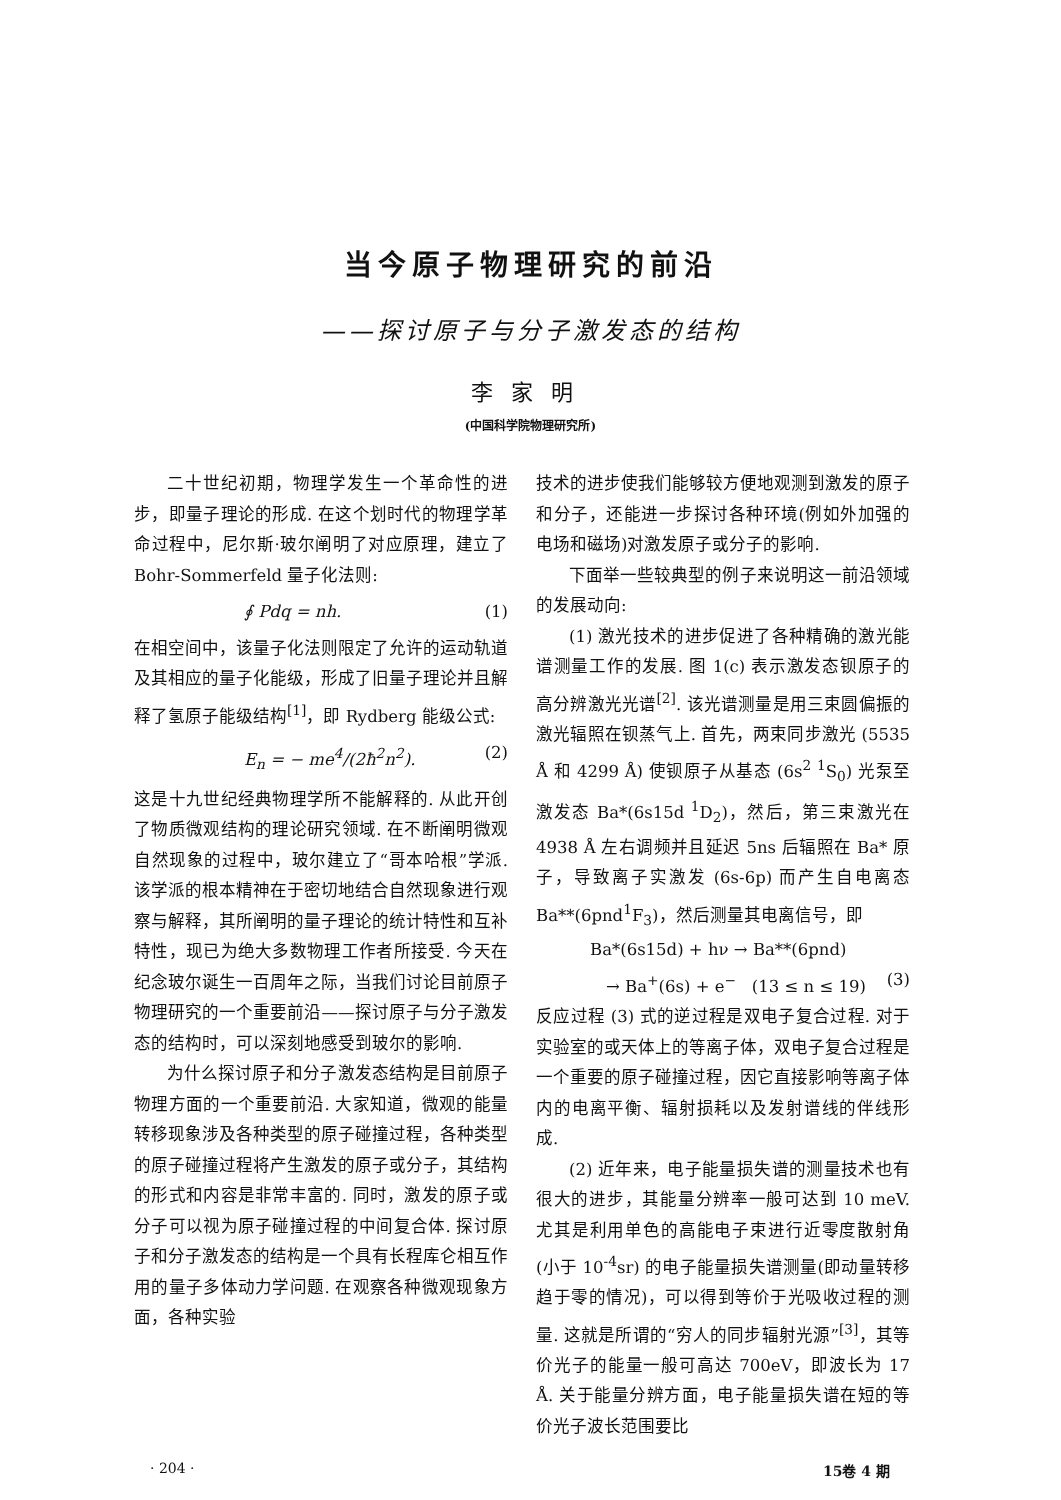当今原子物理研究的前沿
——探讨原子与分子激发态的结构
李家明
(中国科学院物理研究所)
二十世纪初期，物理学发生一个革命性的进步，即量子理论的形成. 在这个划时代的物理学革命过程中，尼尔斯·玻尔阐明了对应原理，建立了Bohr-Sommerfeld 量子化法则:
∮ Pdq = nh. (1)
在相空间中，该量子化法则限定了允许的运动轨道及其相应的量子化能级，形成了旧量子理论并且解释了氢原子能级结构<sup>[1]</sup>，即 Rydberg 能级公式:
E<sub>n</sub> = − me<sup>4</sup>/(2ħ<sup>2</sup>n<sup>2</sup>). (2)
这是十九世纪经典物理学所不能解释的. 从此开创了物质微观结构的理论研究领域. 在不断阐明微观自然现象的过程中，玻尔建立了“哥本哈根”学派. 该学派的根本精神在于密切地结合自然现象进行观察与解释，其所阐明的量子理论的统计特性和互补特性，现已为绝大多数物理工作者所接受. 今天在纪念玻尔诞生一百周年之际，当我们讨论目前原子物理研究的一个重要前沿——探讨原子与分子激发态的结构时，可以深刻地感受到玻尔的影响.
为什么探讨原子和分子激发态结构是目前原子物理方面的一个重要前沿. 大家知道，微观的能量转移现象涉及各种类型的原子碰撞过程，各种类型的原子碰撞过程将产生激发的原子或分子，其结构的形式和内容是非常丰富的. 同时，激发的原子或分子可以视为原子碰撞过程的中间复合体. 探讨原子和分子激发态的结构是一个具有长程库仑相互作用的量子多体动力学问题. 在观察各种微观现象方面，各种实验
技术的进步使我们能够较方便地观测到激发的原子和分子，还能进一步探讨各种环境(例如外加强的电场和磁场)对激发原子或分子的影响.
下面举一些较典型的例子来说明这一前沿领域的发展动向:
(1) 激光技术的进步促进了各种精确的激光能谱测量工作的发展. 图 1(c) 表示激发态钡原子的高分辨激光光谱<sup>[2]</sup>. 该光谱测量是用三束圆偏振的激光辐照在钡蒸气上. 首先，两束同步激光 (5535 Å 和 4299 Å) 使钡原子从基态 (6s<sup>2</sup> <sup>1</sup>S<sub>0</sub>) 光泵至激发态 Ba*(6s15d <sup>1</sup>D<sub>2</sub>)，然后，第三束激光在 4938 Å 左右调频并且延迟 5ns 后辐照在 Ba* 原子，导致离子实激发 (6s-6p) 而产生自电离态 Ba**(6pnd<sup>1</sup>F<sub>3</sub>)，然后测量其电离信号，即
Ba*(6s15d) + hν → Ba**(6pnd)
→ Ba<sup>+</sup>(6s) + e<sup>−</sup> (13 ≤ n ≤ 19) (3)
反应过程 (3) 式的逆过程是双电子复合过程. 对于实验室的或天体上的等离子体，双电子复合过程是一个重要的原子碰撞过程，因它直接影响等离子体内的电离平衡、辐射损耗以及发射谱线的伴线形成.
(2) 近年来，电子能量损失谱的测量技术也有很大的进步，其能量分辨率一般可达到 10 meV. 尤其是利用单色的高能电子束进行近零度散射角(小于 10<sup>-4</sup>sr) 的电子能量损失谱测量(即动量转移趋于零的情况)，可以得到等价于光吸收过程的测量. 这就是所谓的“穷人的同步辐射光源”<sup>[3]</sup>，其等价光子的能量一般可高达 700eV，即波长为 17 Å. 关于能量分辨方面，电子能量损失谱在短的等价光子波长范围要比
· 204 · 15卷 4 期